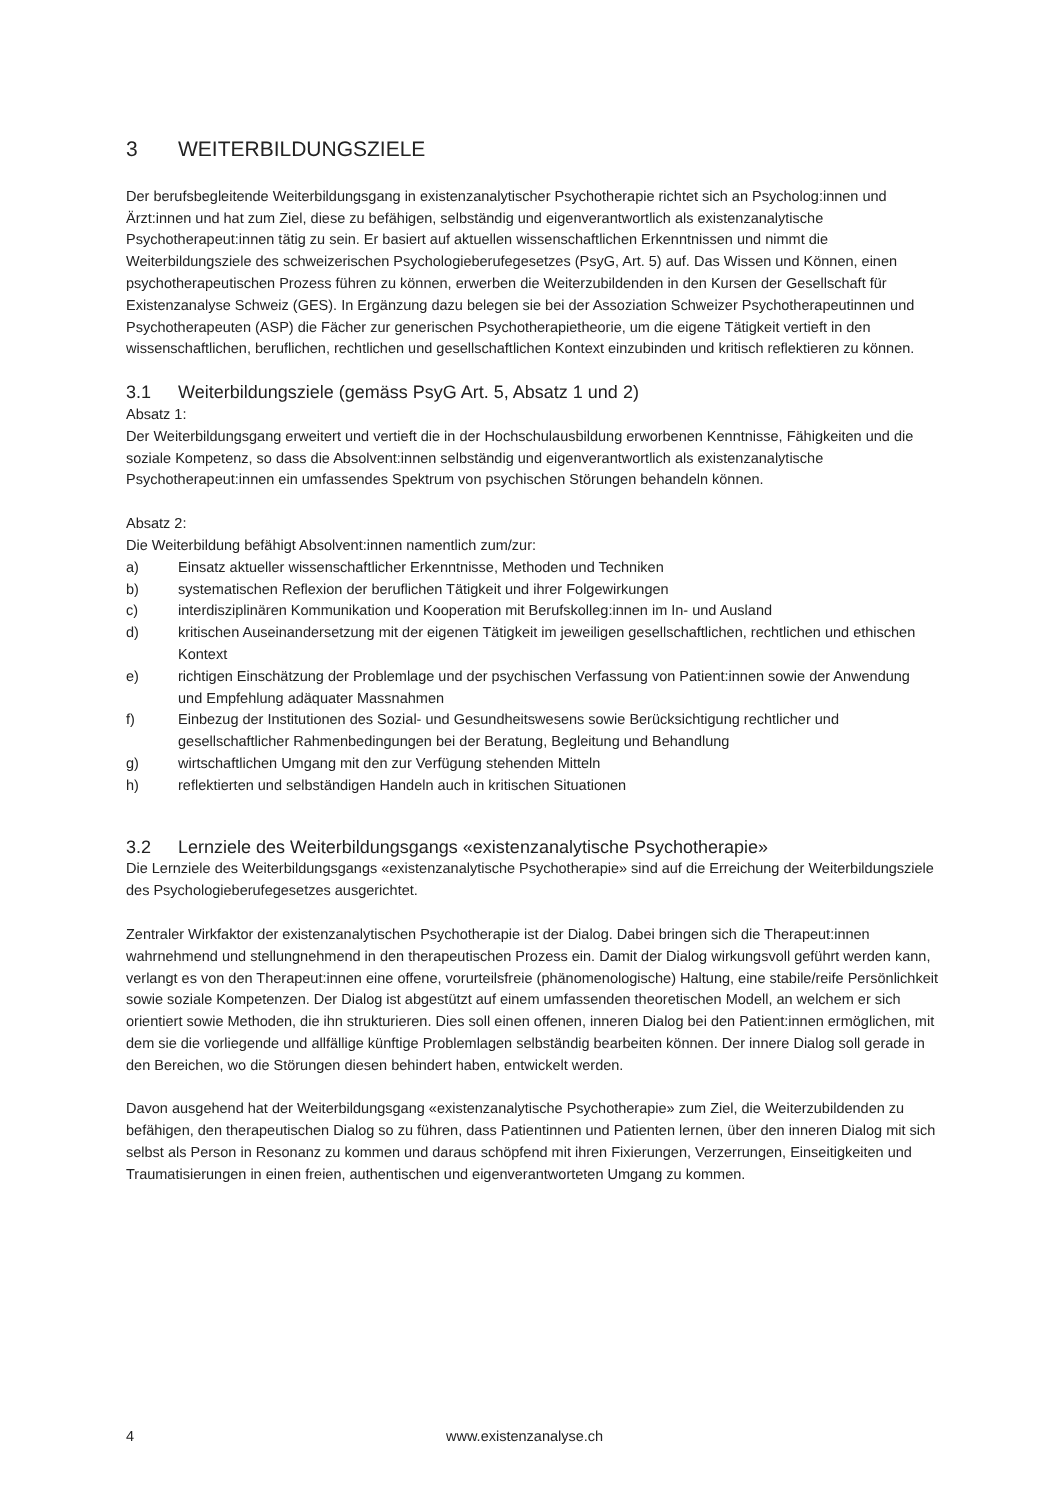3 WEITERBILDUNGSZIELE
Der berufsbegleitende Weiterbildungsgang in existenzanalytischer Psychotherapie richtet sich an Psycholog:innen und Ärzt:innen und hat zum Ziel, diese zu befähigen, selbständig und eigenverantwortlich als existenzanalytische Psychotherapeut:innen tätig zu sein. Er basiert auf aktuellen wissenschaftlichen Erkenntnissen und nimmt die Weiterbildungsziele des schweizerischen Psychologieberufegesetzes (PsyG, Art. 5) auf. Das Wissen und Können, einen psychotherapeutischen Prozess führen zu können, erwerben die Weiterzubildenden in den Kursen der Gesellschaft für Existenzanalyse Schweiz (GES). In Ergänzung dazu belegen sie bei der Assoziation Schweizer Psychotherapeutinnen und Psychotherapeuten (ASP) die Fächer zur generischen Psychotherapietheorie, um die eigene Tätigkeit vertieft in den wissenschaftlichen, beruflichen, rechtlichen und gesellschaftlichen Kontext einzubinden und kritisch reflektieren zu können.
3.1 Weiterbildungsziele (gemäss PsyG Art. 5, Absatz 1 und 2)
Absatz 1:
Der Weiterbildungsgang erweitert und vertieft die in der Hochschulausbildung erworbenen Kenntnisse, Fähigkeiten und die soziale Kompetenz, so dass die Absolvent:innen selbständig und eigenverantwortlich als existenzanalytische Psychotherapeut:innen ein umfassendes Spektrum von psychischen Störungen behandeln können.
Absatz 2:
Die Weiterbildung befähigt Absolvent:innen namentlich zum/zur:
a) Einsatz aktueller wissenschaftlicher Erkenntnisse, Methoden und Techniken
b) systematischen Reflexion der beruflichen Tätigkeit und ihrer Folgewirkungen
c) interdisziplinären Kommunikation und Kooperation mit Berufskolleg:innen im In- und Ausland
d) kritischen Auseinandersetzung mit der eigenen Tätigkeit im jeweiligen gesellschaftlichen, rechtlichen und ethischen Kontext
e) richtigen Einschätzung der Problemlage und der psychischen Verfassung von Patient:innen sowie der Anwendung und Empfehlung adäquater Massnahmen
f) Einbezug der Institutionen des Sozial- und Gesundheitswesens sowie Berücksichtigung rechtlicher und gesellschaftlicher Rahmenbedingungen bei der Beratung, Begleitung und Behandlung
g) wirtschaftlichen Umgang mit den zur Verfügung stehenden Mitteln
h) reflektierten und selbständigen Handeln auch in kritischen Situationen
3.2 Lernziele des Weiterbildungsgangs «existenzanalytische Psychotherapie»
Die Lernziele des Weiterbildungsgangs «existenzanalytische Psychotherapie» sind auf die Erreichung der Weiterbildungsziele des Psychologieberufegesetzes ausgerichtet.
Zentraler Wirkfaktor der existenzanalytischen Psychotherapie ist der Dialog. Dabei bringen sich die Therapeut:innen wahrnehmend und stellungnehmend in den therapeutischen Prozess ein. Damit der Dialog wirkungsvoll geführt werden kann, verlangt es von den Therapeut:innen eine offene, vorurteilsfreie (phänomenologische) Haltung, eine stabile/reife Persönlichkeit sowie soziale Kompetenzen. Der Dialog ist abgestützt auf einem umfassenden theoretischen Modell, an welchem er sich orientiert sowie Methoden, die ihn strukturieren. Dies soll einen offenen, inneren Dialog bei den Patient:innen ermöglichen, mit dem sie die vorliegende und allfällige künftige Problemlagen selbständig bearbeiten können. Der innere Dialog soll gerade in den Bereichen, wo die Störungen diesen behindert haben, entwickelt werden.
Davon ausgehend hat der Weiterbildungsgang «existenzanalytische Psychotherapie» zum Ziel, die Weiterzubildenden zu befähigen, den therapeutischen Dialog so zu führen, dass Patientinnen und Patienten lernen, über den inneren Dialog mit sich selbst als Person in Resonanz zu kommen und daraus schöpfend mit ihren Fixierungen, Verzerrungen, Einseitigkeiten und Traumatisierungen in einen freien, authentischen und eigenverantworteten Umgang zu kommen.
4 www.existenzanalyse.ch